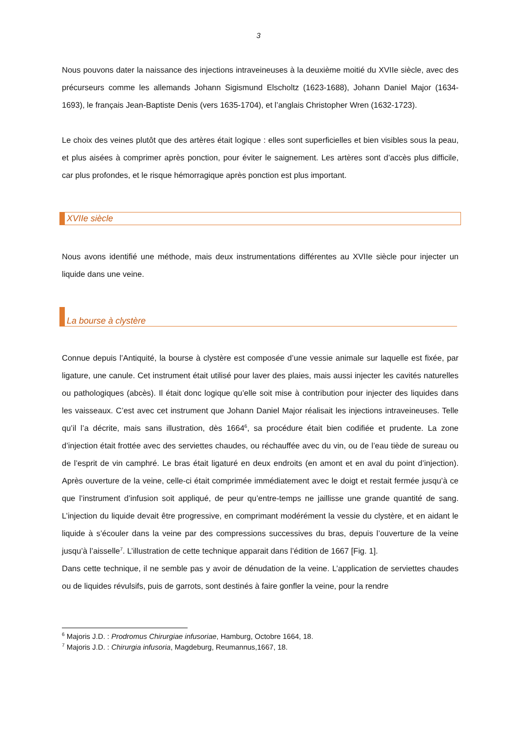3
Nous pouvons dater la naissance des injections intraveineuses à la deuxième moitié du XVIIe siècle, avec des précurseurs comme les allemands Johann Sigismund Elscholtz (1623-1688), Johann Daniel Major (1634-1693), le français Jean-Baptiste Denis (vers 1635-1704), et l’anglais Christopher Wren (1632-1723).
Le choix des veines plutôt que des artères était logique : elles sont superficielles et bien visibles sous la peau, et plus aisées à comprimer après ponction, pour éviter le saignement. Les artères sont d’accès plus difficile, car plus profondes, et le risque hémorragique après ponction est plus important.
XVIIe siècle
Nous avons identifié une méthode, mais deux instrumentations différentes au XVIIe siècle pour injecter un liquide dans une veine.
La bourse à clystère
Connue depuis l’Antiquité, la bourse à clystère est composée d’une vessie animale sur laquelle est fixée, par ligature, une canule. Cet instrument était utilisé pour laver des plaies, mais aussi injecter les cavités naturelles ou pathologiques (abcès). Il était donc logique qu’elle soit mise à contribution pour injecter des liquides dans les vaisseaux. C’est avec cet instrument que Johann Daniel Major réalisait les injections intraveineuses. Telle qu’il l’a décrite, mais sans illustration, dès 1664<sup>6</sup>, sa procédure était bien codifiée et prudente. La zone d’injection était frottée avec des serviettes chaudes, ou réchauffée avec du vin, ou de l’eau tiède de sureau ou de l’esprit de vin camphré. Le bras était ligaturé en deux endroits (en amont et en aval du point d’injection). Après ouverture de la veine, celle-ci était comprimée immédiatement avec le doigt et restait fermée jusqu’à ce que l’instrument d’infusion soit appliqué, de peur qu’entre-temps ne jaillisse une grande quantité de sang. L’injection du liquide devait être progressive, en comprimant modérément la vessie du clystère, et en aidant le liquide à s’écouler dans la veine par des compressions successives du bras, depuis l’ouverture de la veine jusqu’à l’aisselle<sup>7</sup>. L’illustration de cette technique apparait dans l’édition de 1667 [Fig. 1].
Dans cette technique, il ne semble pas y avoir de dénudation de la veine. L’application de serviettes chaudes ou de liquides révulsifs, puis de garrots, sont destinés à faire gonfler la veine, pour la rendre
<sup>6</sup> Majoris J.D. : Prodromus Chirurgiae infusoriae, Hamburg, Octobre 1664, 18.
<sup>7</sup> Majoris J.D. : Chirurgia infusoria, Magdeburg, Reumannus,1667, 18.